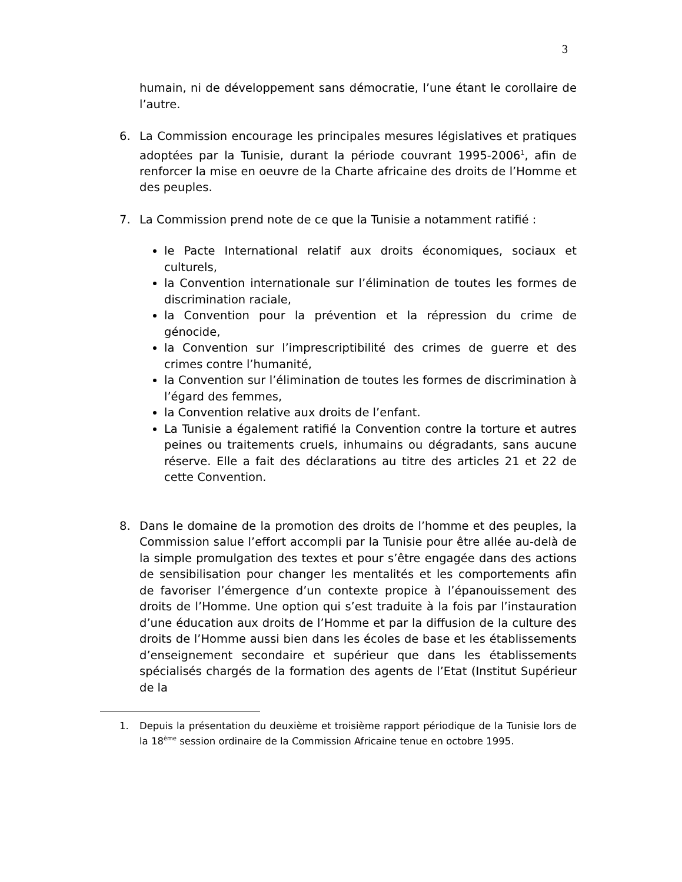3
humain, ni de développement sans démocratie, l’une étant le corollaire de l’autre.
6. La Commission encourage les principales mesures législatives et pratiques adoptées par la Tunisie, durant la période couvrant 1995-2006<sup>1</sup>, afin de renforcer la mise en oeuvre de la Charte africaine des droits de l’Homme et des peuples.
7. La Commission prend note de ce que la Tunisie a notamment ratifié :
le Pacte International relatif aux droits économiques, sociaux et culturels,
la Convention internationale sur l’élimination de toutes les formes de discrimination raciale,
la Convention pour la prévention et la répression du crime de génocide,
la Convention sur l’imprescriptibilité des crimes de guerre et des crimes contre l’humanité,
la Convention sur l’élimination de toutes les formes de discrimination à l’égard des femmes,
la Convention relative aux droits de l’enfant.
La Tunisie a également ratifié la Convention contre la torture et autres peines ou traitements cruels, inhumains ou dégradants, sans aucune réserve. Elle a fait des déclarations au titre des articles 21 et 22 de cette Convention.
8. Dans le domaine de la promotion des droits de l’homme et des peuples, la Commission salue l’effort accompli par la Tunisie pour être allée au-delà de la simple promulgation des textes et pour s’être engagée dans des actions de sensibilisation pour changer les mentalités et les comportements afin de favoriser l’émergence d’un contexte propice à l’épanouissement des droits de l’Homme. Une option qui s’est traduite à la fois par l’instauration d’une éducation aux droits de l’Homme et par la diffusion de la culture des droits de l’Homme aussi bien dans les écoles de base et les établissements d’enseignement secondaire et supérieur que dans les établissements spécialisés chargés de la formation des agents de l’Etat (Institut Supérieur de la
1. Depuis la présentation du deuxième et troisième rapport périodique de la Tunisie lors de la 18<sup>ème</sup> session ordinaire de la Commission Africaine tenue en octobre 1995.